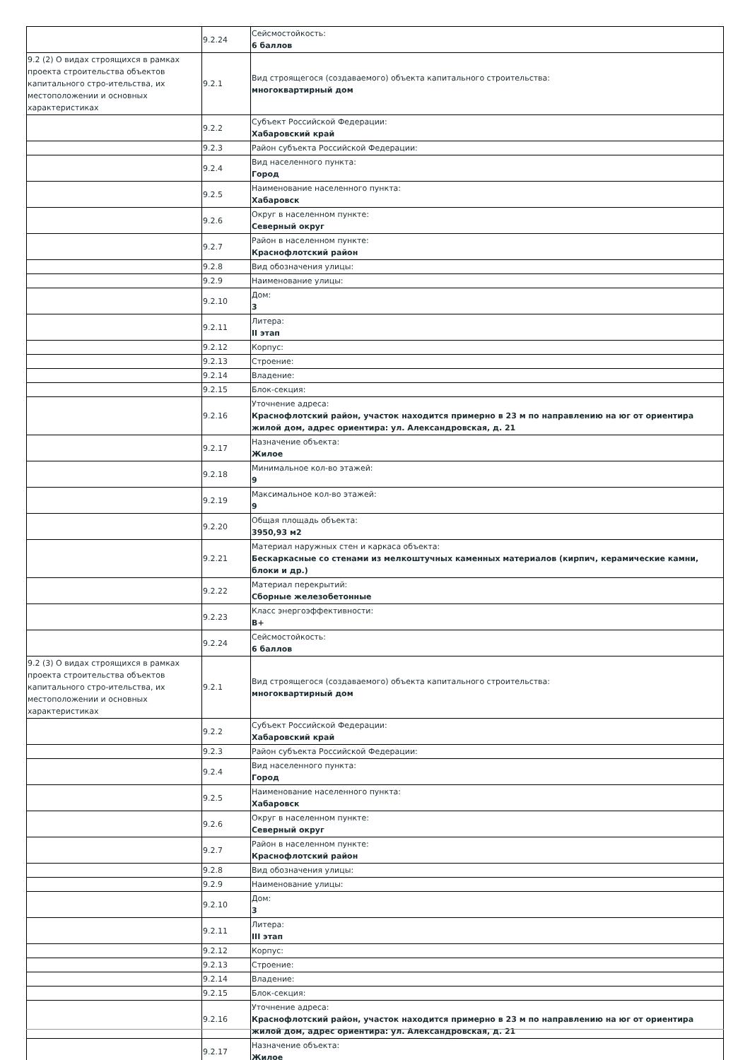| | 9.2.24 | Сейсмостойкость: 6 баллов |
| 9.2 (2) О видах строящихся в рамках проекта строительства объектов капитального стро-ительства, их местоположении и основных характеристиках | 9.2.1 | Вид строящегося (создаваемого) объекта капитального строительства: многоквартирный дом |
| | 9.2.2 | Субъект Российской Федерации: Хабаровский край |
| | 9.2.3 | Район субъекта Российской Федерации: |
| | 9.2.4 | Вид населенного пункта: Город |
| | 9.2.5 | Наименование населенного пункта: Хабаровск |
| | 9.2.6 | Округ в населенном пункте: Северный округ |
| | 9.2.7 | Район в населенном пункте: Краснофлотский район |
| | 9.2.8 | Вид обозначения улицы: |
| | 9.2.9 | Наименование улицы: |
| | 9.2.10 | Дом: 3 |
| | 9.2.11 | Литера: II этап |
| | 9.2.12 | Корпус: |
| | 9.2.13 | Строение: |
| | 9.2.14 | Владение: |
| | 9.2.15 | Блок-секция: |
| | 9.2.16 | Уточнение адреса: Краснофлотский район, участок находится примерно в 23 м по направлению на юг от ориентира жилой дом, адрес ориентира: ул. Александровская, д. 21 |
| | 9.2.17 | Назначение объекта: Жилое |
| | 9.2.18 | Минимальное кол-во этажей: 9 |
| | 9.2.19 | Максимальное кол-во этажей: 9 |
| | 9.2.20 | Общая площадь объекта: 3950,93 м2 |
| | 9.2.21 | Материал наружных стен и каркаса объекта: Бескаркасные со стенами из мелкоштучных каменных материалов (кирпич, керамические камни, блоки и др.) |
| | 9.2.22 | Материал перекрытий: Сборные железобетонные |
| | 9.2.23 | Класс энергоэффективности: B+ |
| | 9.2.24 | Сейсмостойкость: 6 баллов |
| 9.2 (3) О видах строящихся в рамках проекта строительства объектов капитального стро-ительства, их местоположении и основных характеристиках | 9.2.1 | Вид строящегося (создаваемого) объекта капитального строительства: многоквартирный дом |
| | 9.2.2 | Субъект Российской Федерации: Хабаровский край |
| | 9.2.3 | Район субъекта Российской Федерации: |
| | 9.2.4 | Вид населенного пункта: Город |
| | 9.2.5 | Наименование населенного пункта: Хабаровск |
| | 9.2.6 | Округ в населенном пункте: Северный округ |
| | 9.2.7 | Район в населенном пункте: Краснофлотский район |
| | 9.2.8 | Вид обозначения улицы: |
| | 9.2.9 | Наименование улицы: |
| | 9.2.10 | Дом: 3 |
| | 9.2.11 | Литера: III этап |
| | 9.2.12 | Корпус: |
| | 9.2.13 | Строение: |
| | 9.2.14 | Владение: |
| | 9.2.15 | Блок-секция: |
| | 9.2.16 | Уточнение адреса: Краснофлотский район, участок находится примерно в 23 м по направлению на юг от ориентира жилой дом, адрес ориентира: ул. Александровская, д. 21 |
| | 9.2.17 | Назначение объекта: Жилое |